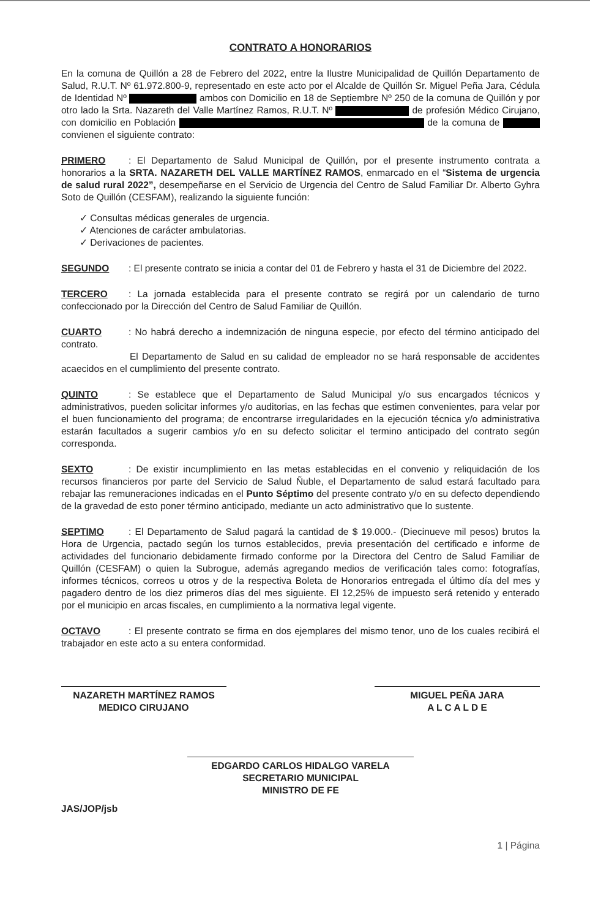CONTRATO A HONORARIOS
En la comuna de Quillón a 28 de Febrero del 2022, entre la Ilustre Municipalidad de Quillón Departamento de Salud, R.U.T. Nº 61.972.800-9, representado en este acto por el Alcalde de Quillón Sr. Miguel Peña Jara, Cédula de Identidad Nº ambos con Domicilio en 18 de Septiembre Nº 250 de la comuna de Quillón y por otro lado la Srta. Nazareth del Valle Martínez Ramos, R.U.T. Nº de profesión Médico Cirujano, con domicilio en Población de la comuna de convienen el siguiente contrato:
PRIMERO: El Departamento de Salud Municipal de Quillón, por el presente instrumento contrata a honorarios a la SRTA. NAZARETH DEL VALLE MARTÍNEZ RAMOS, enmarcado en el “Sistema de urgencia de salud rural 2022”, desempeñarse en el Servicio de Urgencia del Centro de Salud Familiar Dr. Alberto Gyhra Soto de Quillón (CESFAM), realizando la siguiente función:
✓ Consultas médicas generales de urgencia.
✓ Atenciones de carácter ambulatorias.
✓ Derivaciones de pacientes.
SEGUNDO: El presente contrato se inicia a contar del 01 de Febrero y hasta el 31 de Diciembre del 2022.
TERCERO: La jornada establecida para el presente contrato se regirá por un calendario de turno confeccionado por la Dirección del Centro de Salud Familiar de Quillón.
CUARTO: No habrá derecho a indemnización de ninguna especie, por efecto del término anticipado del contrato.
El Departamento de Salud en su calidad de empleador no se hará responsable de accidentes acaecidos en el cumplimiento del presente contrato.
QUINTO: Se establece que el Departamento de Salud Municipal y/o sus encargados técnicos y administrativos, pueden solicitar informes y/o auditorias, en las fechas que estimen convenientes, para velar por el buen funcionamiento del programa; de encontrarse irregularidades en la ejecución técnica y/o administrativa estarán facultados a sugerir cambios y/o en su defecto solicitar el termino anticipado del contrato según corresponda.
SEXTO: De existir incumplimiento en las metas establecidas en el convenio y reliquidación de los recursos financieros por parte del Servicio de Salud Ñuble, el Departamento de salud estará facultado para rebajar las remuneraciones indicadas en el Punto Séptimo del presente contrato y/o en su defecto dependiendo de la gravedad de esto poner término anticipado, mediante un acto administrativo que lo sustente.
SEPTIMO: El Departamento de Salud pagará la cantidad de $ 19.000.- (Diecinueve mil pesos) brutos la Hora de Urgencia, pactado según los turnos establecidos, previa presentación del certificado e informe de actividades del funcionario debidamente firmado conforme por la Directora del Centro de Salud Familiar de Quillón (CESFAM) o quien la Subrogue, además agregando medios de verificación tales como: fotografías, informes técnicos, correos u otros y de la respectiva Boleta de Honorarios entregada el último día del mes y pagadero dentro de los diez primeros días del mes siguiente. El 12,25% de impuesto será retenido y enterado por el municipio en arcas fiscales, en cumplimiento a la normativa legal vigente.
OCTAVO: El presente contrato se firma en dos ejemplares del mismo tenor, uno de los cuales recibirá el trabajador en este acto a su entera conformidad.
NAZARETH MARTÍNEZ RAMOS
MEDICO CIRUJANO
MIGUEL PEÑA JARA
A L C A L D E
EDGARDO CARLOS HIDALGO VARELA
SECRETARIO MUNICIPAL
MINISTRO DE FE
JAS/JOP/jsb
1 | Página